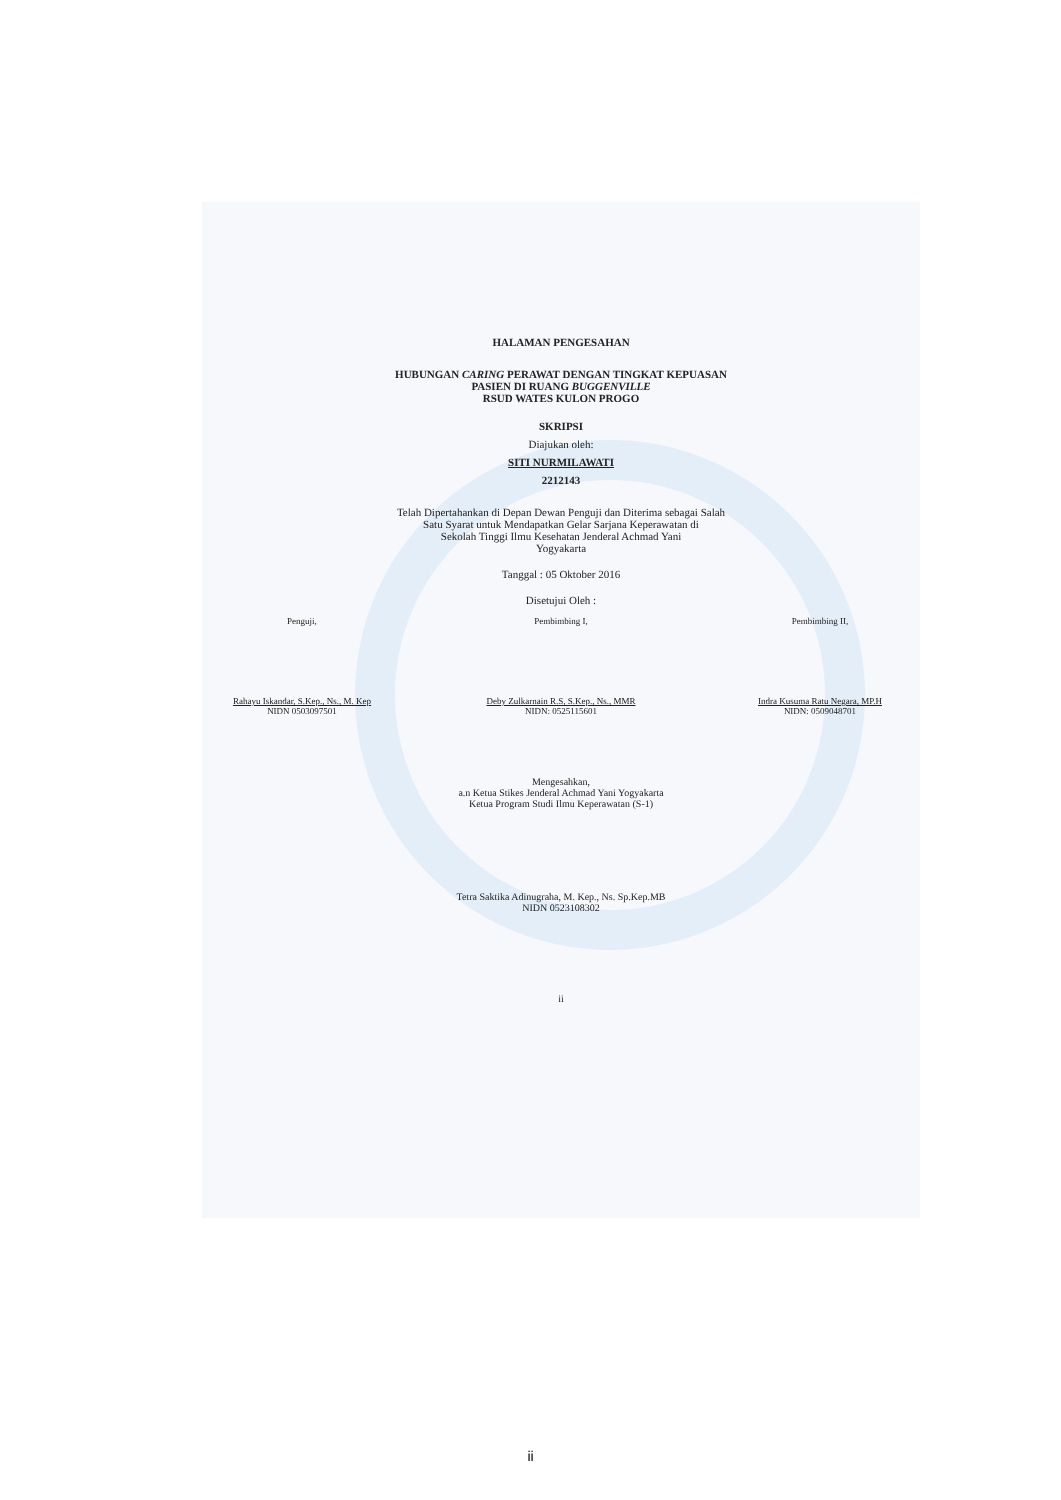HALAMAN PENGESAHAN
HUBUNGAN CARING PERAWAT DENGAN TINGKAT KEPUASAN
PASIEN DI RUANG BUGGENVILLE
RSUD WATES KULON PROGO
SKRIPSI
Diajukan oleh:
SITI NURMILAWATI
2212143
Telah Dipertahankan di Depan Dewan Penguji dan Diterima sebagai Salah
Satu Syarat untuk Mendapatkan Gelar Sarjana Keperawatan di
Sekolah Tinggi Ilmu Kesehatan Jenderal Achmad Yani
Yogyakarta
Tanggal : 05 Oktober 2016
Disetujui Oleh :
Penguji,
Rahayu Iskandar, S.Kep., Ns., M. Kep
NIDN 0503097501
Pembimbing I,
Deby Zulkarnain R.S, S.Kep., Ns., MMR
NIDN: 0525115601
Pembimbing II,
Indra Kusuma Ratu Negara, MP.H
NIDN: 0509048701
Mengesahkan,
a.n Ketua Stikes Jenderal Achmad Yani Yogyakarta
Ketua Program Studi Ilmu Keperawatan (S-1)
Tetra Saktika Adinugraha, M. Kep., Ns. Sp.Kep.MB
NIDN 0523108302
ii
ii